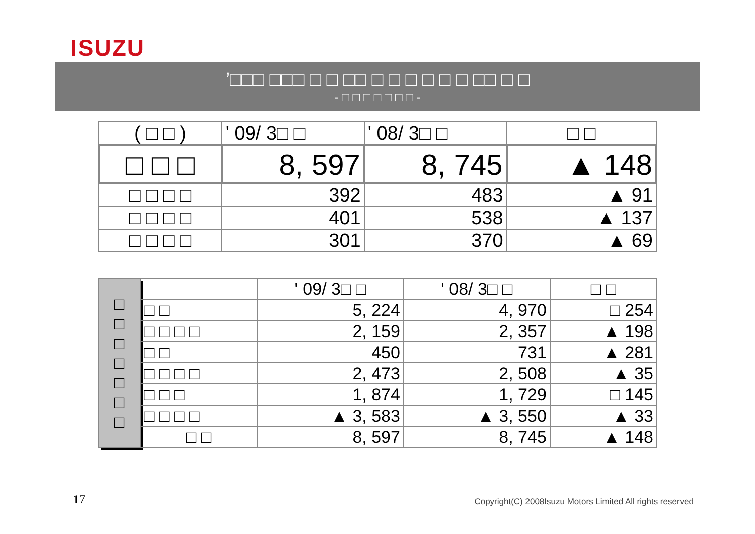ISUZU
’□□□ □□□ □ □ □□ □ □ □ □ □ □ □□ □ □
- □ □ □ □ □ □ □ -
| ( □ □ ) | ' 09/ 3□ □ | ' 08/ 3□ □ | □ □ |
| □ □ □ | 8, 597 | 8, 745 | ▲ 148 |
| □ □ □ □ | 392 | 483 | ▲ 91 |
| □ □ □ □ | 401 | 538 | ▲ 137 |
| □ □ □ □ | 301 | 370 | ▲ 69 |
| □ □ □ □ □ □ □ | | ' 09/ 3□ □ | ' 08/ 3□ □ | □ □ |
| | □ □ | 5, 224 | 4, 970 | □ 254 |
| | □ □ □ □ | 2, 159 | 2, 357 | ▲ 198 |
| | □ □ | 450 | 731 | ▲ 281 |
| | □ □ □ □ | 2, 473 | 2, 508 | ▲ 35 |
| | □ □ □ | 1, 874 | 1, 729 | □ 145 |
| | □ □ □ □ | ▲ 3, 583 | ▲ 3, 550 | ▲ 33 |
| | □ □ | 8, 597 | 8, 745 | ▲ 148 |
17
Copyright(C) 2008Isuzu Motors Limited All rights reserved